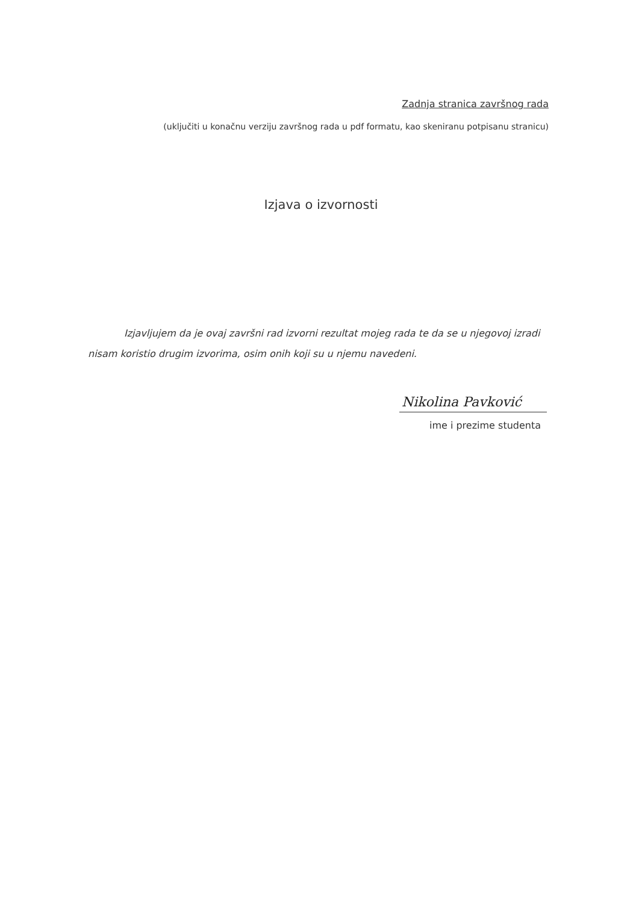Zadnja stranica završnog rada
(uključiti u konačnu verziju završnog rada u pdf formatu, kao skeniranu potpisanu stranicu)
Izjava o izvornosti
Izjavljujem da je ovaj završni rad izvorni rezultat mojeg rada te da se u njegovoj izradi nisam koristio drugim izvorima, osim onih koji su u njemu navedeni.
Nikolina Pavković
ime i prezime studenta